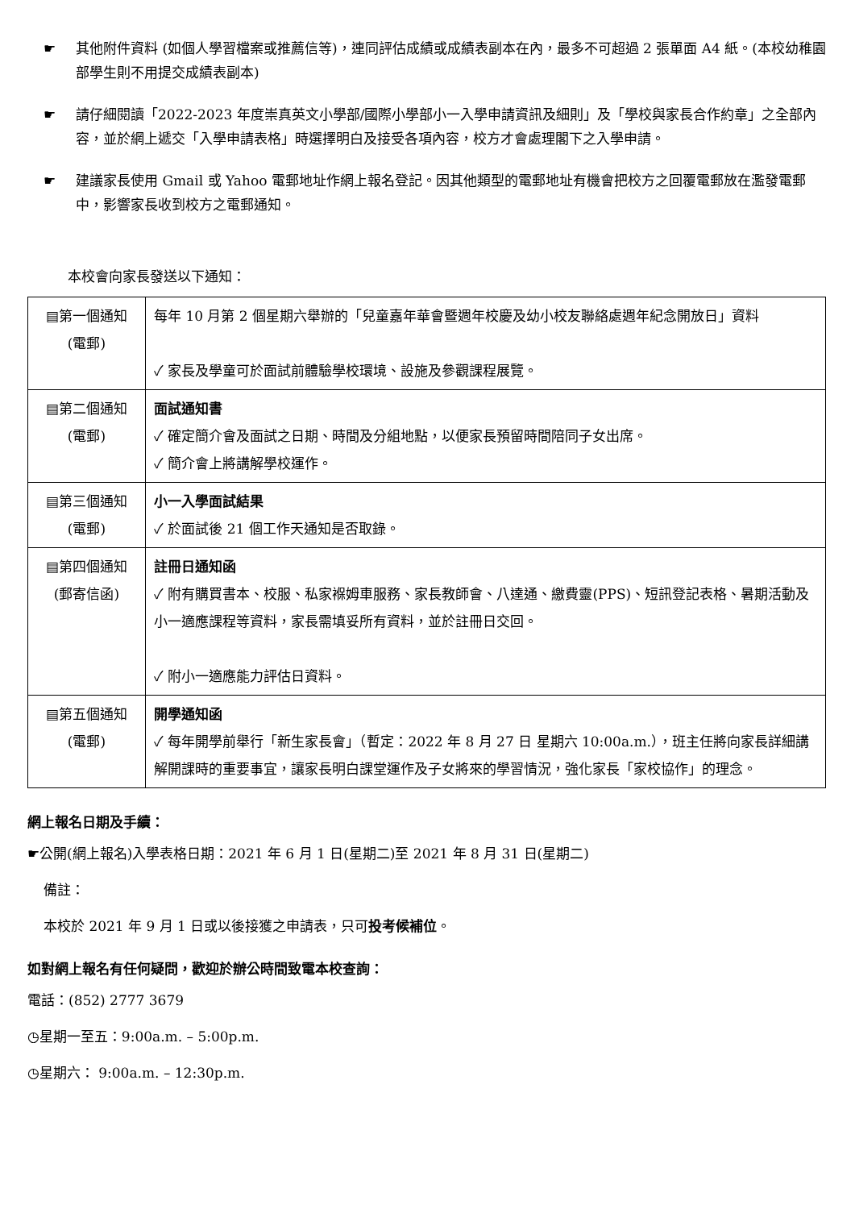☛ 其他附件資料 (如個人學習檔案或推薦信等)，連同評估成績或成績表副本在內，最多不可超過 2 張單面 A4 紙。(本校幼稚園部學生則不用提交成績表副本)
☛ 請仔細閱讀「2022-2023 年度崇真英文小學部/國際小學部小一入學申請資訊及細則」及「學校與家長合作約章」之全部內容，並於網上遞交「入學申請表格」時選擇明白及接受各項內容，校方才會處理閣下之入學申請。
☛ 建議家長使用 Gmail 或 Yahoo 電郵地址作網上報名登記。因其他類型的電郵地址有機會把校方之回覆電郵放在濫發電郵中，影響家長收到校方之電郵通知。
本校會向家長發送以下通知：
| ▤第一個通知 (電郵) | 每年 10 月第 2 個星期六舉辦的「兒童嘉年華會暨週年校慶及幼小校友聯絡處週年紀念開放日」資料 ✓ 家長及學童可於面試前體驗學校環境、設施及參觀課程展覽。 |
| ▤第二個通知 (電郵) | 面試通知書 ✓ 確定簡介會及面試之日期、時間及分組地點，以便家長預留時間陪同子女出席。 ✓ 簡介會上將講解學校運作。 |
| ▤第三個通知 (電郵) | 小一入學面試結果 ✓ 於面試後 21 個工作天通知是否取錄。 |
| ▤第四個通知 (郵寄信函) | 註冊日通知函 ✓ 附有購買書本、校服、私家褓姆車服務、家長教師會、八達通、繳費靈(PPS)、短訊登記表格、暑期活動及小一適應課程等資料，家長需填妥所有資料，並於註冊日交回。 ✓ 附小一適應能力評估日資料。 |
| ▤第五個通知 (電郵) | 開學通知函 ✓ 每年開學前舉行「新生家長會」（暫定：2022 年 8 月 27 日 星期六 10:00a.m.），班主任將向家長詳細講解開課時的重要事宜，讓家長明白課堂運作及子女將來的學習情況，強化家長「家校協作」的理念。 |
網上報名日期及手續：
☛公開(網上報名)入學表格日期：2021 年 6 月 1 日(星期二)至 2021 年 8 月 31 日(星期二)
備註：
本校於 2021 年 9 月 1 日或以後接獲之申請表，只可投考候補位。
如對網上報名有任何疑問，歡迎於辦公時間致電本校查詢：
電話：(852) 2777 3679
◷星期一至五：9:00a.m. – 5:00p.m.
◷星期六： 9:00a.m. – 12:30p.m.